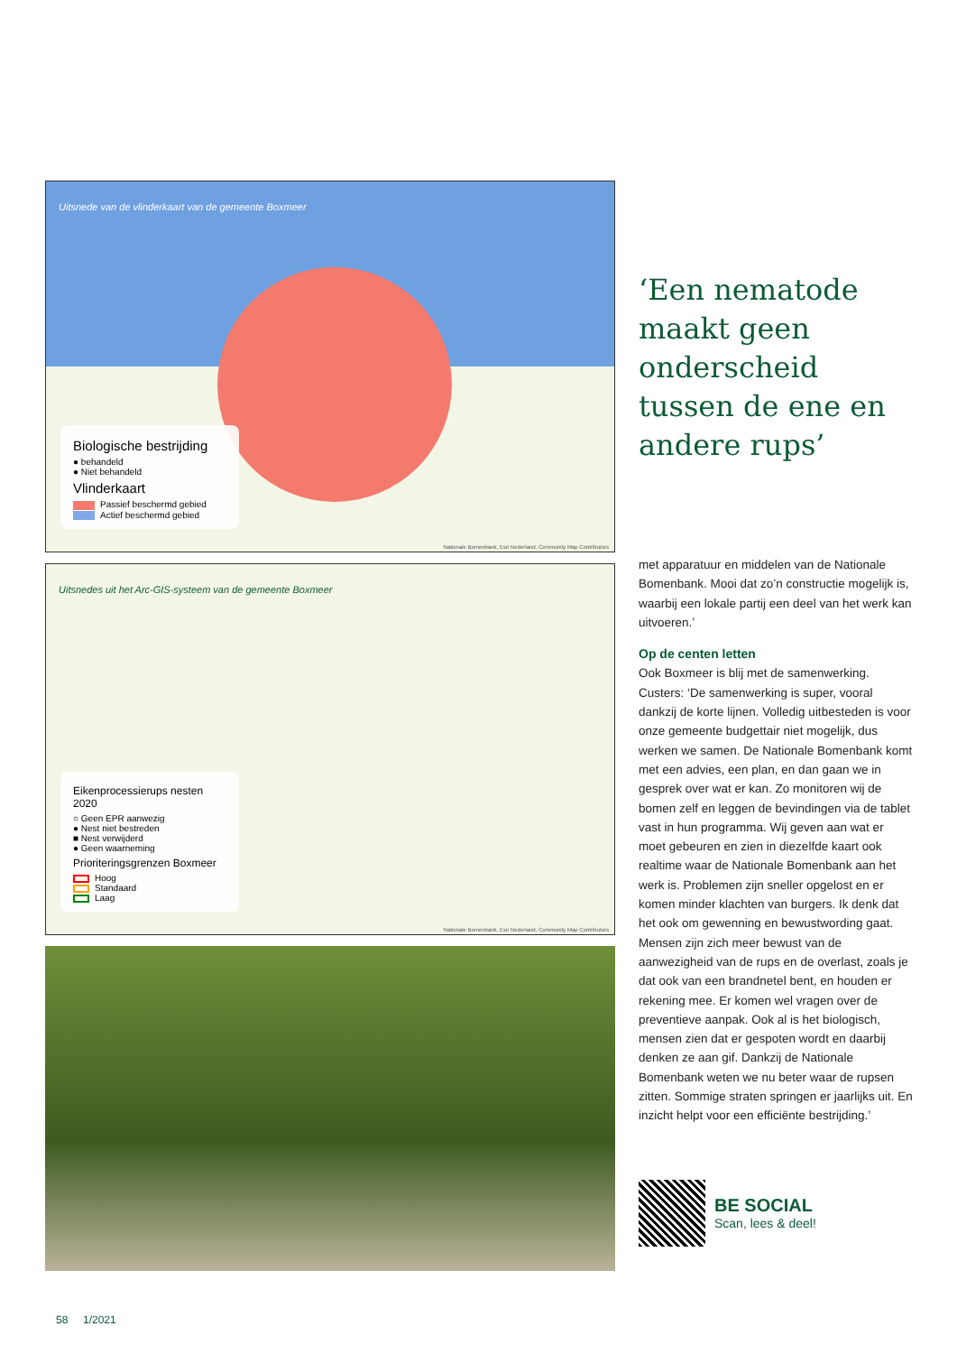Uitsnede van de vlinderkaart van de gemeente Boxmeer
Biologische bestrijding
● behandeld
● Niet behandeld
Vlinderkaart
Passief beschermd gebied
Actief beschermd gebied
Nationale Bomenbank, Esri Nederland, Community Map Contributors
Uitsnedes uit het Arc-GIS-systeem van de gemeente Boxmeer
Eikenprocessierups nesten 2020
○ Geen EPR aanwezig
● Nest niet bestreden
■ Nest verwijderd
● Geen waarneming
Prioriteringsgrenzen Boxmeer
Hoog
Standaard
Laag
Nationale Bomenbank, Esri Nederland, Community Map Contributors
‘Een nematode maakt geen onderscheid tussen de ene en andere rups’
met apparatuur en middelen van de Nationale Bomenbank. Mooi dat zo’n constructie mogelijk is, waarbij een lokale partij een deel van het werk kan uitvoeren.’
Op de centen letten
Ook Boxmeer is blij met de samenwerking. Custers: ‘De samenwerking is super, vooral dankzij de korte lijnen. Volledig uitbesteden is voor onze gemeente budgettair niet mogelijk, dus werken we samen. De Nationale Bomenbank komt met een advies, een plan, en dan gaan we in gesprek over wat er kan. Zo monitoren wij de bomen zelf en leggen de bevindingen via de tablet vast in hun programma. Wij geven aan wat er moet gebeuren en zien in diezelfde kaart ook realtime waar de Nationale Bomenbank aan het werk is. Problemen zijn sneller opgelost en er komen minder klachten van burgers. Ik denk dat het ook om gewenning en bewustwording gaat. Mensen zijn zich meer bewust van de aanwezigheid van de rups en de overlast, zoals je dat ook van een brandnetel bent, en houden er rekening mee. Er komen wel vragen over de preventieve aanpak. Ook al is het biologisch, mensen zien dat er gespoten wordt en daarbij denken ze aan gif. Dankzij de Nationale Bomenbank weten we nu beter waar de rupsen zitten. Sommige straten springen er jaarlijks uit. En inzicht helpt voor een efficiënte bestrijding.’
BE SOCIAL
Scan, lees & deel!
58 1/2021